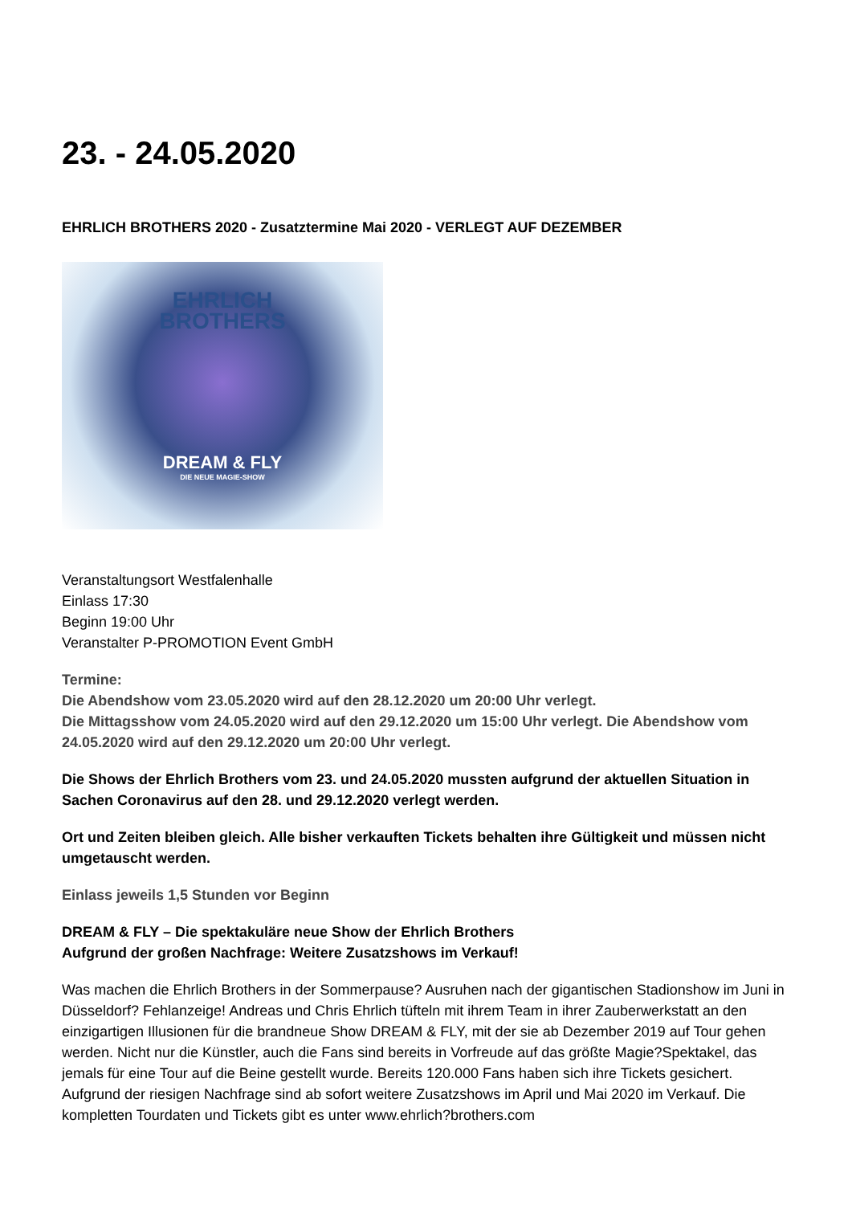23. - 24.05.2020
EHRLICH BROTHERS 2020 - Zusatztermine Mai 2020 - VERLEGT AUF DEZEMBER
EHRLICH
BROTHERS
DREAM & FLY
DIE NEUE MAGIE-SHOW
Veranstaltungsort Westfalenhalle
Einlass 17:30
Beginn 19:00 Uhr
Veranstalter P-PROMOTION Event GmbH
Termine:
Die Abendshow vom 23.05.2020 wird auf den 28.12.2020 um 20:00 Uhr verlegt.
Die Mittagsshow vom 24.05.2020 wird auf den 29.12.2020 um 15:00 Uhr verlegt. Die Abendshow vom 24.05.2020 wird auf den 29.12.2020 um 20:00 Uhr verlegt.
Die Shows der Ehrlich Brothers vom 23. und 24.05.2020 mussten aufgrund der aktuellen Situation in Sachen Coronavirus auf den 28. und 29.12.2020 verlegt werden.
Ort und Zeiten bleiben gleich. Alle bisher verkauften Tickets behalten ihre Gültigkeit und müssen nicht umgetauscht werden.
Einlass jeweils 1,5 Stunden vor Beginn
DREAM & FLY – Die spektakuläre neue Show der Ehrlich Brothers
Aufgrund der großen Nachfrage: Weitere Zusatzshows im Verkauf!
Was machen die Ehrlich Brothers in der Sommerpause? Ausruhen nach der gigantischen Stadionshow im Juni in Düsseldorf? Fehlanzeige! Andreas und Chris Ehrlich tüfteln mit ihrem Team in ihrer Zauberwerkstatt an den einzigartigen Illusionen für die brandneue Show DREAM & FLY, mit der sie ab Dezember 2019 auf Tour gehen werden. Nicht nur die Künstler, auch die Fans sind bereits in Vorfreude auf das größte Magie?Spektakel, das jemals für eine Tour auf die Beine gestellt wurde. Bereits 120.000 Fans haben sich ihre Tickets gesichert. Aufgrund der riesigen Nachfrage sind ab sofort weitere Zusatzshows im April und Mai 2020 im Verkauf. Die kompletten Tourdaten und Tickets gibt es unter www.ehrlich?brothers.com